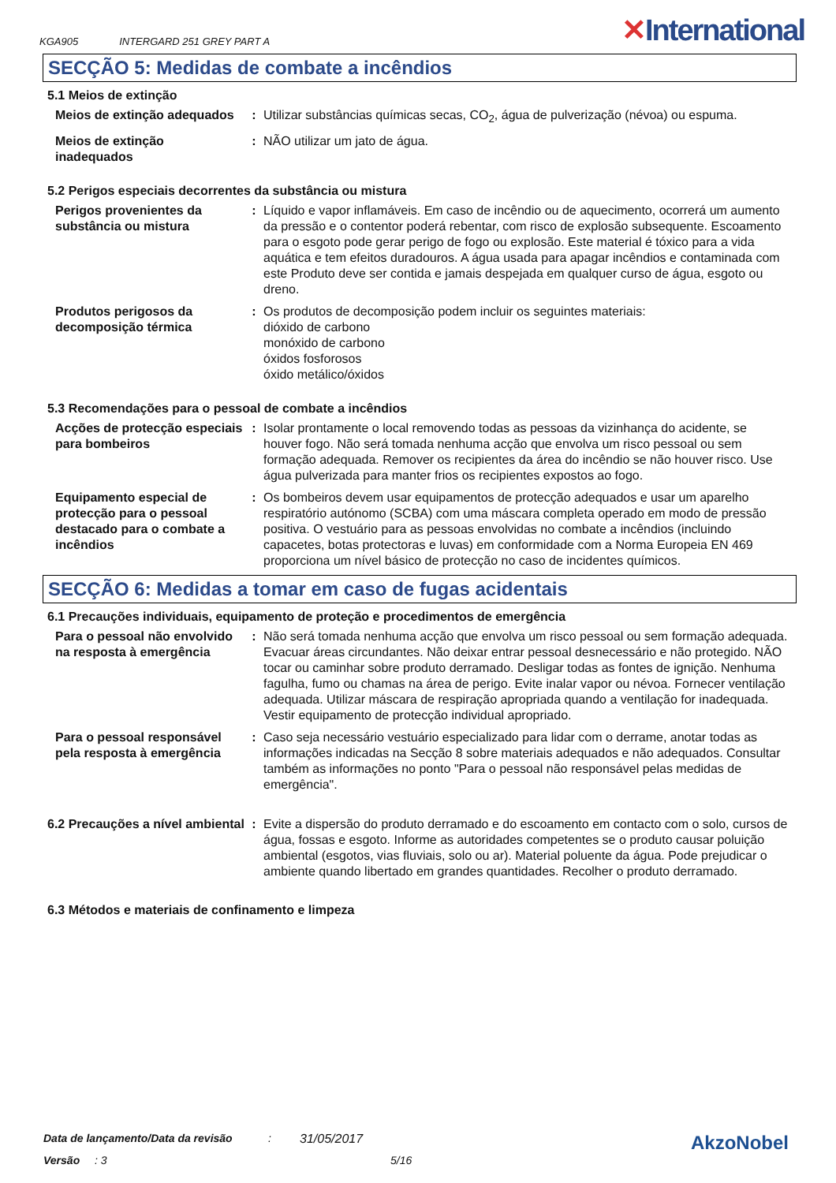KGA905 INTERGARD 251 GREY PART A ✕International
SECÇÃO 5: Medidas de combate a incêndios
5.1 Meios de extinção
Meios de extinção adequados
: Utilizar substâncias químicas secas, CO<sub>2</sub>, água de pulverização (névoa) ou espuma.
Meios de extinção inadequados
: NÃO utilizar um jato de água.
5.2 Perigos especiais decorrentes da substância ou mistura
Perigos provenientes da substância ou mistura
: Líquido e vapor inflamáveis. Em caso de incêndio ou de aquecimento, ocorrerá um aumento da pressão e o contentor poderá rebentar, com risco de explosão subsequente. Escoamento para o esgoto pode gerar perigo de fogo ou explosão. Este material é tóxico para a vida aquática e tem efeitos duradouros. A água usada para apagar incêndios e contaminada com este Produto deve ser contida e jamais despejada em qualquer curso de água, esgoto ou dreno.
Produtos perigosos da decomposição térmica
: Os produtos de decomposição podem incluir os seguintes materiais:
dióxido de carbono
monóxido de carbono
óxidos fosforosos
óxido metálico/óxidos
5.3 Recomendações para o pessoal de combate a incêndios
Acções de protecção especiais para bombeiros
: Isolar prontamente o local removendo todas as pessoas da vizinhança do acidente, se houver fogo. Não será tomada nenhuma acção que envolva um risco pessoal ou sem formação adequada. Remover os recipientes da área do incêndio se não houver risco. Use água pulverizada para manter frios os recipientes expostos ao fogo.
Equipamento especial de protecção para o pessoal destacado para o combate a incêndios
: Os bombeiros devem usar equipamentos de protecção adequados e usar um aparelho respiratório autónomo (SCBA) com uma máscara completa operado em modo de pressão positiva. O vestuário para as pessoas envolvidas no combate a incêndios (incluindo capacetes, botas protectoras e luvas) em conformidade com a Norma Europeia EN 469 proporciona um nível básico de protecção no caso de incidentes químicos.
SECÇÃO 6: Medidas a tomar em caso de fugas acidentais
6.1 Precauções individuais, equipamento de proteção e procedimentos de emergência
Para o pessoal não envolvido na resposta à emergência
: Não será tomada nenhuma acção que envolva um risco pessoal ou sem formação adequada. Evacuar áreas circundantes. Não deixar entrar pessoal desnecessário e não protegido. NÃO tocar ou caminhar sobre produto derramado. Desligar todas as fontes de ignição. Nenhuma fagulha, fumo ou chamas na área de perigo. Evite inalar vapor ou névoa. Fornecer ventilação adequada. Utilizar máscara de respiração apropriada quando a ventilação for inadequada. Vestir equipamento de protecção individual apropriado.
Para o pessoal responsável pela resposta à emergência
: Caso seja necessário vestuário especializado para lidar com o derrame, anotar todas as informações indicadas na Secção 8 sobre materiais adequados e não adequados. Consultar também as informações no ponto "Para o pessoal não responsável pelas medidas de emergência".
6.2 Precauções a nível ambiental
: Evite a dispersão do produto derramado e do escoamento em contacto com o solo, cursos de água, fossas e esgoto. Informe as autoridades competentes se o produto causar poluição ambiental (esgotos, vias fluviais, solo ou ar). Material poluente da água. Pode prejudicar o ambiente quando libertado em grandes quantidades. Recolher o produto derramado.
6.3 Métodos e materiais de confinamento e limpeza
Data de lançamento/Data da revisão: 31/05/2017 AkzoNobel
Versão: 3 5/16